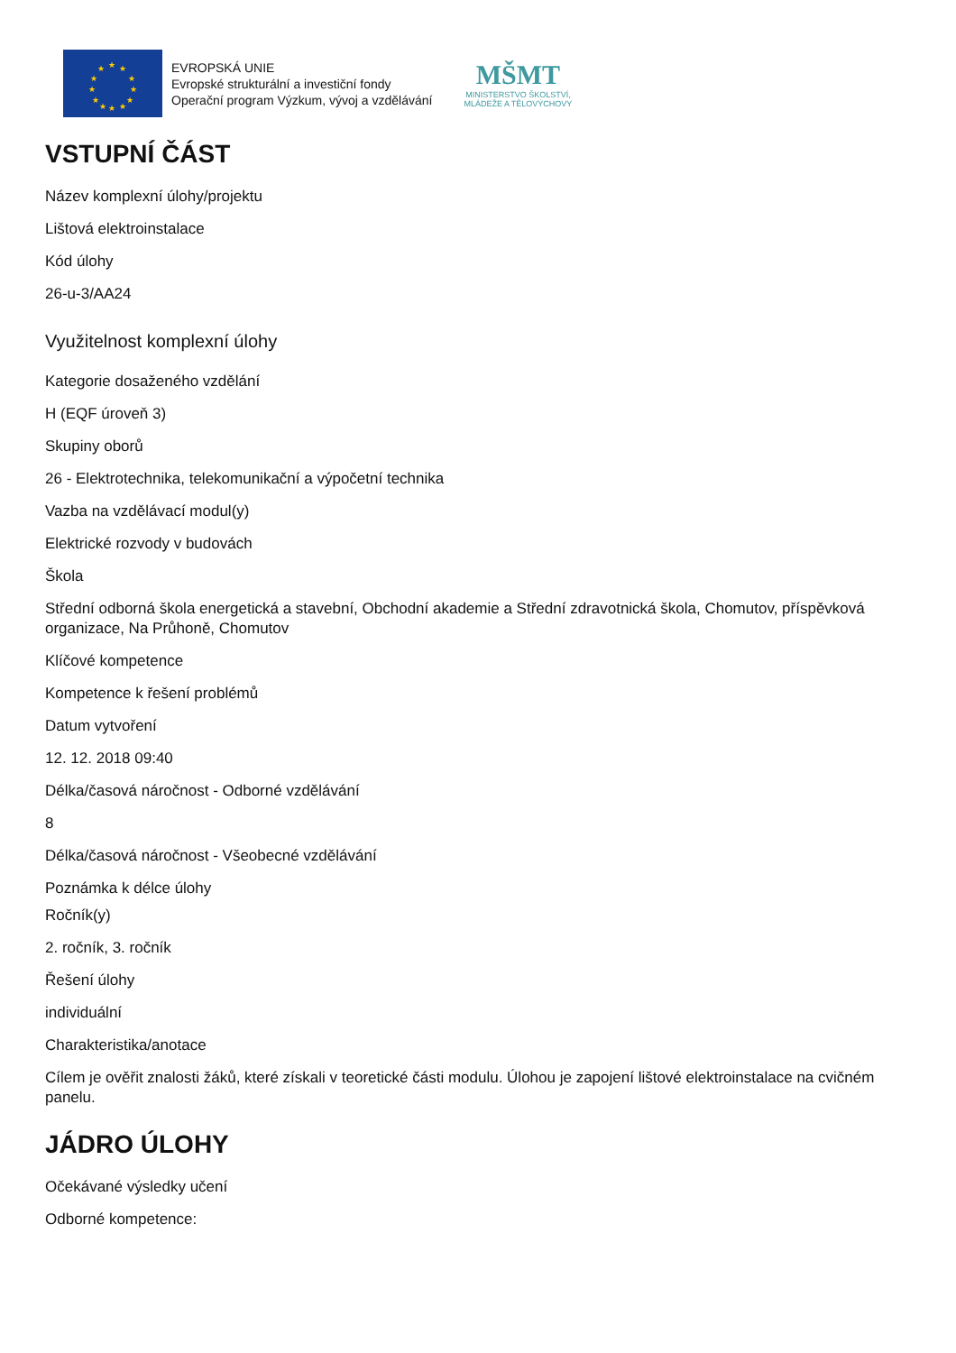★
★
★
★
★
★
★
★
★
★
★
★
EVROPSKÁ UNIE
Evropské strukturální a investiční fondy
Operační program Výzkum, vývoj a vzdělávání
MŠMT
MINISTERSTVO ŠKOLSTVÍ,
MLÁDEŽE A TĚLOVÝCHOVY
VSTUPNÍ ČÁST
Název komplexní úlohy/projektu
Lištová elektroinstalace
Kód úlohy
26-u-3/AA24
Využitelnost komplexní úlohy
Kategorie dosaženého vzdělání
H (EQF úroveň 3)
Skupiny oborů
26 - Elektrotechnika, telekomunikační a výpočetní technika
Vazba na vzdělávací modul(y)
Elektrické rozvody v budovách
Škola
Střední odborná škola energetická a stavební, Obchodní akademie a Střední zdravotnická škola, Chomutov, příspěvková organizace, Na Průhoně, Chomutov
Klíčové kompetence
Kompetence k řešení problémů
Datum vytvoření
12. 12. 2018 09:40
Délka/časová náročnost - Odborné vzdělávání
8
Délka/časová náročnost - Všeobecné vzdělávání
Poznámka k délce úlohy
Ročník(y)
2. ročník, 3. ročník
Řešení úlohy
individuální
Charakteristika/anotace
Cílem je ověřit znalosti žáků, které získali v teoretické části modulu. Úlohou je zapojení lištové elektroinstalace na cvičném panelu.
JÁDRO ÚLOHY
Očekávané výsledky učení
Odborné kompetence: